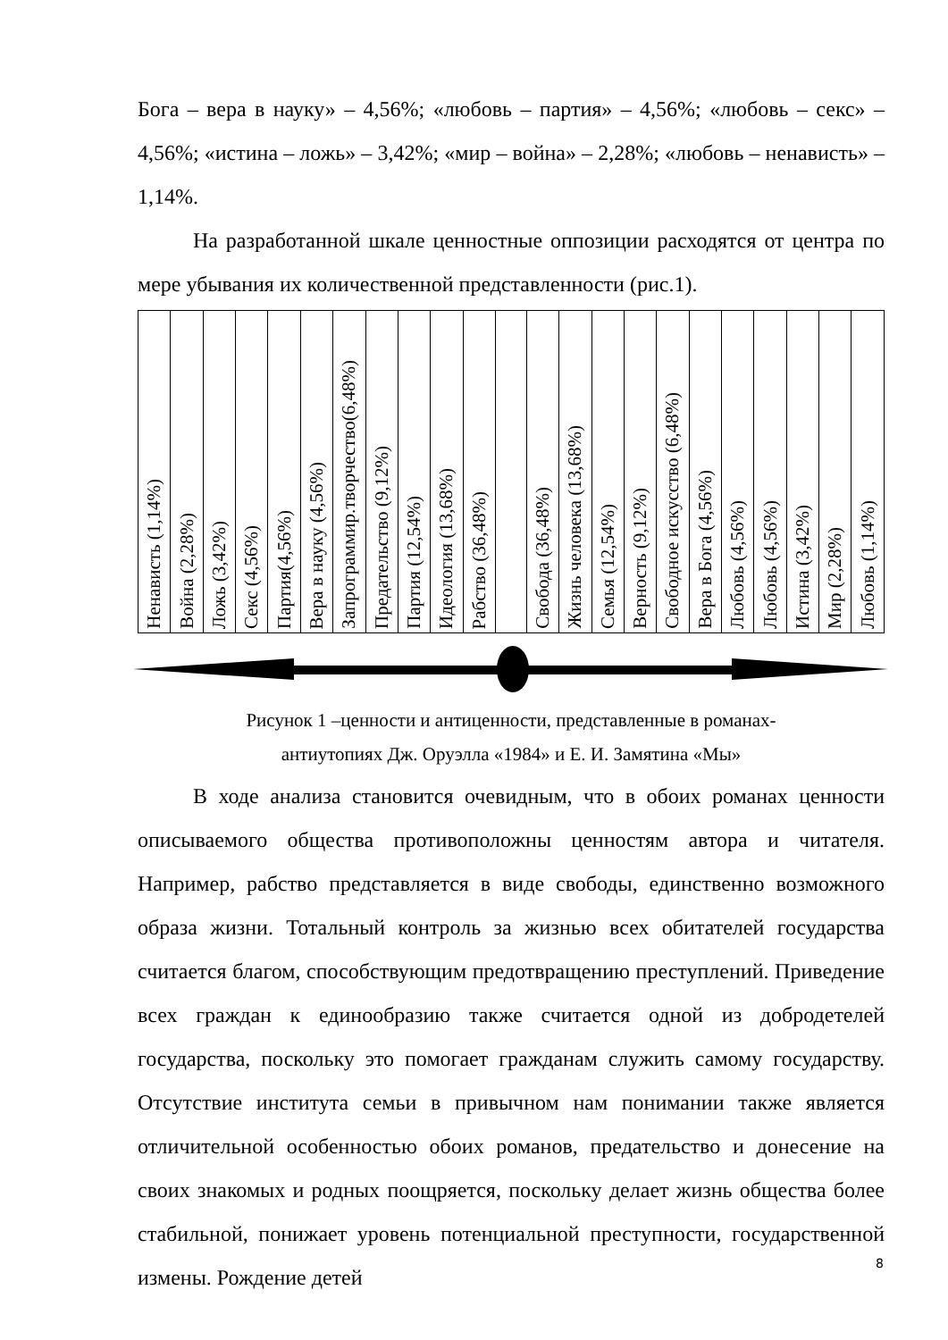Бога – вера в науку» – 4,56%; «любовь – партия» – 4,56%; «любовь – секс» – 4,56%; «истина – ложь» – 3,42%; «мир – война» – 2,28%; «любовь – ненависть» – 1,14%.
На разработанной шкале ценностные оппозиции расходятся от центра по мере убывания их количественной представленности (рис.1).
| Ненависть (1,14%) | Война (2,28%) | Ложь (3,42%) | Секс (4,56%) | Партия(4,56%) | Вера в науку (4,56%) | Запрограммир.творчество(6,48%) | Предательство (9,12%) | Партия (12,54%) | Идеология (13,68%) | Рабство (36,48%) | | Свобода (36,48%) | Жизнь человека (13,68%) | Семья (12,54%) | Верность (9,12%) | Свободное искусство (6,48%) | Вера в Бога (4,56%) | Любовь (4,56%) | Любовь (4,56%) | Истина (3,42%) | Мир (2,28%) | Любовь (1,14%) |
Рисунок 1 –ценности и антиценности, представленные в романах-
антиутопиях Дж. Оруэлла «1984» и Е. И. Замятина «Мы»
В ходе анализа становится очевидным, что в обоих романах ценности описываемого общества противоположны ценностям автора и читателя. Например, рабство представляется в виде свободы, единственно возможного образа жизни. Тотальный контроль за жизнью всех обитателей государства считается благом, способствующим предотвращению преступлений. Приведение всех граждан к единообразию также считается одной из добродетелей государства, поскольку это помогает гражданам служить самому государству. Отсутствие института семьи в привычном нам понимании также является отличительной особенностью обоих романов, предательство и донесение на своих знакомых и родных поощряется, поскольку делает жизнь общества более стабильной, понижает уровень потенциальной преступности, государственной измены. Рождение детей
8